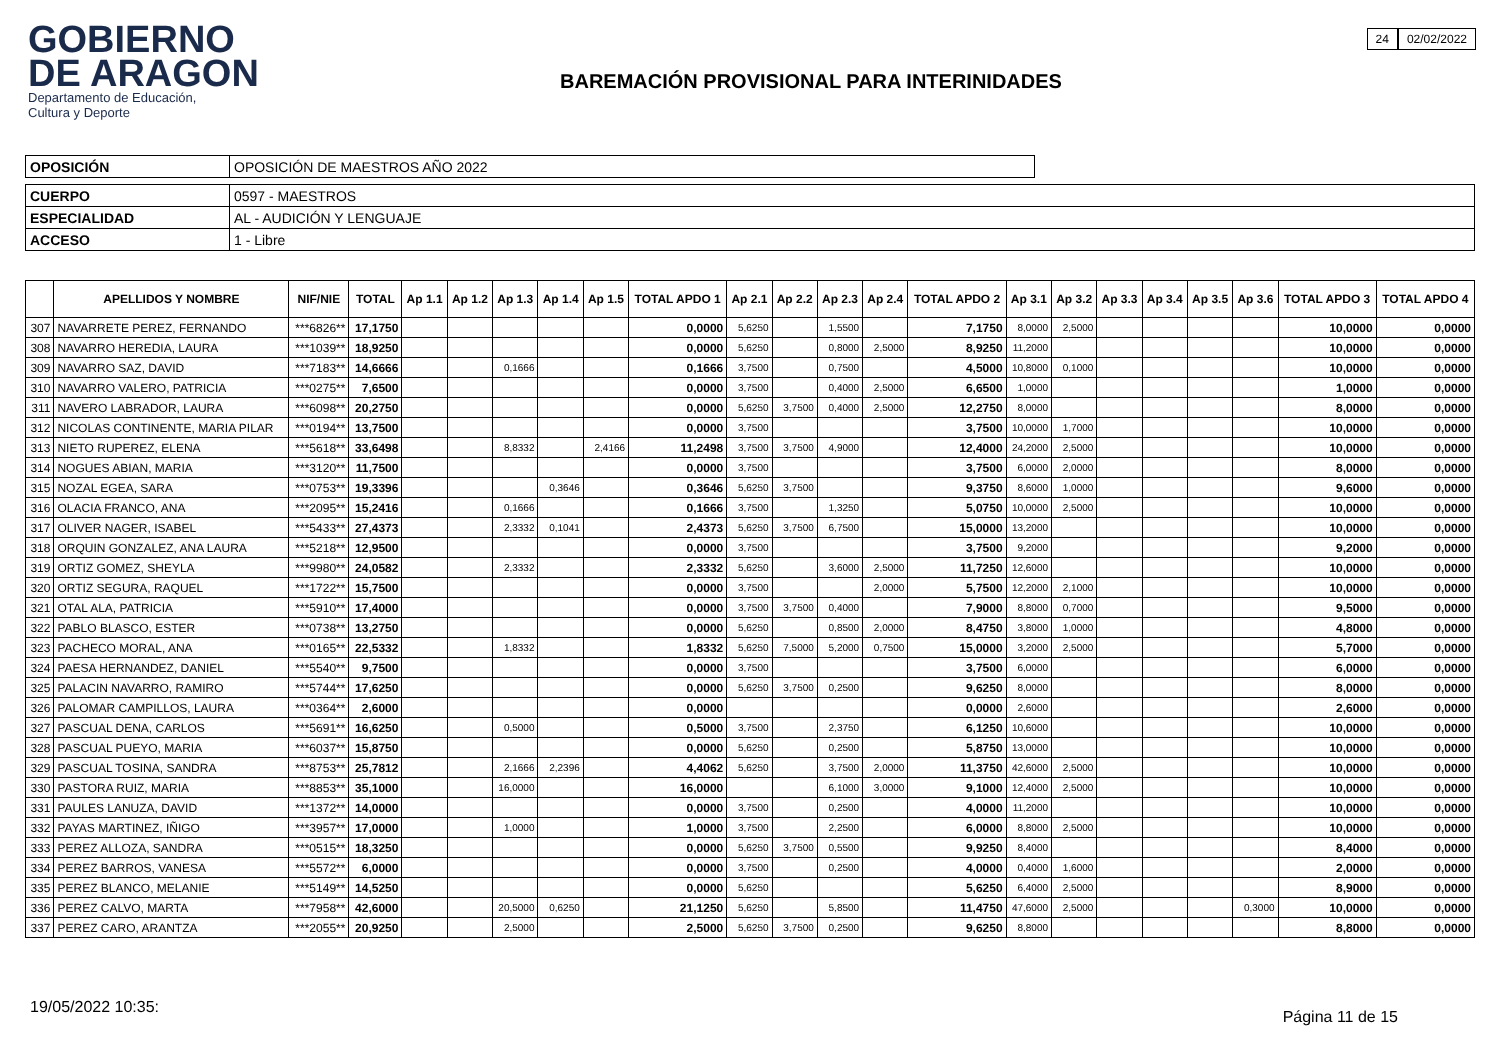GOBIERNO
DE ARAGON
Departamento de Educación,
Cultura y Deporte
BAREMACIÓN PROVISIONAL PARA INTERINIDADES
24 02/02/2022
| OPOSICIÓN | OPOSICIÓN DE MAESTROS AÑO 2022 |
| CUERPO | 0597 - MAESTROS |
| ESPECIALIDAD | AL - AUDICIÓN Y LENGUAJE |
| ACCESO | 1 - Libre |
| | APELLIDOS Y NOMBRE | NIF/NIE | TOTAL | Ap 1.1 | Ap 1.2 | Ap 1.3 | Ap 1.4 | Ap 1.5 | TOTAL APDO 1 | Ap 2.1 | Ap 2.2 | Ap 2.3 | Ap 2.4 | TOTAL APDO 2 | Ap 3.1 | Ap 3.2 | Ap 3.3 | Ap 3.4 | Ap 3.5 | Ap 3.6 | TOTAL APDO 3 | TOTAL APDO 4 |
| --- | --- | --- | --- | --- | --- | --- | --- | --- | --- | --- | --- | --- | --- | --- | --- | --- | --- | --- | --- | --- | --- | --- |
| 307 | NAVARRETE PEREZ, FERNANDO | ***6826** | 17,1750 | | | | | | 0,0000 | 5,6250 | | 1,5500 | | 7,1750 | 8,0000 | 2,5000 | | | | | 10,0000 | 0,0000 |
| 308 | NAVARRO HEREDIA, LAURA | ***1039** | 18,9250 | | | | | | 0,0000 | 5,6250 | | 0,8000 | 2,5000 | 8,9250 | 11,2000 | | | | | | 10,0000 | 0,0000 |
| 309 | NAVARRO SAZ, DAVID | ***7183** | 14,6666 | | | 0,1666 | | | 0,1666 | 3,7500 | | 0,7500 | | 4,5000 | 10,8000 | 0,1000 | | | | | 10,0000 | 0,0000 |
| 310 | NAVARRO VALERO, PATRICIA | ***0275** | 7,6500 | | | | | | 0,0000 | 3,7500 | | 0,4000 | 2,5000 | 6,6500 | 1,0000 | | | | | | 1,0000 | 0,0000 |
| 311 | NAVERO LABRADOR, LAURA | ***6098** | 20,2750 | | | | | | 0,0000 | 5,6250 | 3,7500 | 0,4000 | 2,5000 | 12,2750 | 8,0000 | | | | | | 8,0000 | 0,0000 |
| 312 | NICOLAS CONTINENTE, MARIA PILAR | ***0194** | 13,7500 | | | | | | 0,0000 | 3,7500 | | | | 3,7500 | 10,0000 | 1,7000 | | | | | 10,0000 | 0,0000 |
| 313 | NIETO RUPEREZ, ELENA | ***5618** | 33,6498 | | | 8,8332 | | 2,4166 | 11,2498 | 3,7500 | 3,7500 | 4,9000 | | 12,4000 | 24,2000 | 2,5000 | | | | | 10,0000 | 0,0000 |
| 314 | NOGUES ABIAN, MARIA | ***3120** | 11,7500 | | | | | | 0,0000 | 3,7500 | | | | 3,7500 | 6,0000 | 2,0000 | | | | | 8,0000 | 0,0000 |
| 315 | NOZAL EGEA, SARA | ***0753** | 19,3396 | | | | 0,3646 | | 0,3646 | 5,6250 | 3,7500 | | | 9,3750 | 8,6000 | 1,0000 | | | | | 9,6000 | 0,0000 |
| 316 | OLACIA FRANCO, ANA | ***2095** | 15,2416 | | | 0,1666 | | | 0,1666 | 3,7500 | | 1,3250 | | 5,0750 | 10,0000 | 2,5000 | | | | | 10,0000 | 0,0000 |
| 317 | OLIVER NAGER, ISABEL | ***5433** | 27,4373 | | | 2,3332 | 0,1041 | | 2,4373 | 5,6250 | 3,7500 | 6,7500 | | 15,0000 | 13,2000 | | | | | | 10,0000 | 0,0000 |
| 318 | ORQUIN GONZALEZ, ANA LAURA | ***5218** | 12,9500 | | | | | | 0,0000 | 3,7500 | | | | 3,7500 | 9,2000 | | | | | | 9,2000 | 0,0000 |
| 319 | ORTIZ GOMEZ, SHEYLA | ***9980** | 24,0582 | | | 2,3332 | | | 2,3332 | 5,6250 | | 3,6000 | 2,5000 | 11,7250 | 12,6000 | | | | | | 10,0000 | 0,0000 |
| 320 | ORTIZ SEGURA, RAQUEL | ***1722** | 15,7500 | | | | | | 0,0000 | 3,7500 | | | 2,0000 | 5,7500 | 12,2000 | 2,1000 | | | | | 10,0000 | 0,0000 |
| 321 | OTAL ALA, PATRICIA | ***5910** | 17,4000 | | | | | | 0,0000 | 3,7500 | 3,7500 | 0,4000 | | 7,9000 | 8,8000 | 0,7000 | | | | | 9,5000 | 0,0000 |
| 322 | PABLO BLASCO, ESTER | ***0738** | 13,2750 | | | | | | 0,0000 | 5,6250 | | 0,8500 | 2,0000 | 8,4750 | 3,8000 | 1,0000 | | | | | 4,8000 | 0,0000 |
| 323 | PACHECO MORAL, ANA | ***0165** | 22,5332 | | | 1,8332 | | | 1,8332 | 5,6250 | 7,5000 | 5,2000 | 0,7500 | 15,0000 | 3,2000 | 2,5000 | | | | | 5,7000 | 0,0000 |
| 324 | PAESA HERNANDEZ, DANIEL | ***5540** | 9,7500 | | | | | | 0,0000 | 3,7500 | | | | 3,7500 | 6,0000 | | | | | | 6,0000 | 0,0000 |
| 325 | PALACIN NAVARRO, RAMIRO | ***5744** | 17,6250 | | | | | | 0,0000 | 5,6250 | 3,7500 | 0,2500 | | 9,6250 | 8,0000 | | | | | | 8,0000 | 0,0000 |
| 326 | PALOMAR CAMPILLOS, LAURA | ***0364** | 2,6000 | | | | | | 0,0000 | | | | | 0,0000 | 2,6000 | | | | | | 2,6000 | 0,0000 |
| 327 | PASCUAL DENA, CARLOS | ***5691** | 16,6250 | | | 0,5000 | | | 0,5000 | 3,7500 | | 2,3750 | | 6,1250 | 10,6000 | | | | | | 10,0000 | 0,0000 |
| 328 | PASCUAL PUEYO, MARIA | ***6037** | 15,8750 | | | | | | 0,0000 | 5,6250 | | 0,2500 | | 5,8750 | 13,0000 | | | | | | 10,0000 | 0,0000 |
| 329 | PASCUAL TOSINA, SANDRA | ***8753** | 25,7812 | | | 2,1666 | 2,2396 | | 4,4062 | 5,6250 | | 3,7500 | 2,0000 | 11,3750 | 42,6000 | 2,5000 | | | | | 10,0000 | 0,0000 |
| 330 | PASTORA RUIZ, MARIA | ***8853** | 35,1000 | | | 16,0000 | | | 16,0000 | | | 6,1000 | 3,0000 | 9,1000 | 12,4000 | 2,5000 | | | | | 10,0000 | 0,0000 |
| 331 | PAULES LANUZA, DAVID | ***1372** | 14,0000 | | | | | | 0,0000 | 3,7500 | | 0,2500 | | 4,0000 | 11,2000 | | | | | | 10,0000 | 0,0000 |
| 332 | PAYAS MARTINEZ, IÑIGO | ***3957** | 17,0000 | | | 1,0000 | | | 1,0000 | 3,7500 | | 2,2500 | | 6,0000 | 8,8000 | 2,5000 | | | | | 10,0000 | 0,0000 |
| 333 | PEREZ ALLOZA, SANDRA | ***0515** | 18,3250 | | | | | | 0,0000 | 5,6250 | 3,7500 | 0,5500 | | 9,9250 | 8,4000 | | | | | | 8,4000 | 0,0000 |
| 334 | PEREZ BARROS, VANESA | ***5572** | 6,0000 | | | | | | 0,0000 | 3,7500 | | 0,2500 | | 4,0000 | 0,4000 | 1,6000 | | | | | 2,0000 | 0,0000 |
| 335 | PEREZ BLANCO, MELANIE | ***5149** | 14,5250 | | | | | | 0,0000 | 5,6250 | | | | 5,6250 | 6,4000 | 2,5000 | | | | | 8,9000 | 0,0000 |
| 336 | PEREZ CALVO, MARTA | ***7958** | 42,6000 | | | 20,5000 | 0,6250 | | 21,1250 | 5,6250 | | 5,8500 | | 11,4750 | 47,6000 | 2,5000 | | | | 0,3000 | 10,0000 | 0,0000 |
| 337 | PEREZ CARO, ARANTZA | ***2055** | 20,9250 | | | 2,5000 | | | 2,5000 | 5,6250 | 3,7500 | 0,2500 | | 9,6250 | 8,8000 | | | | | | 8,8000 | 0,0000 |
19/05/2022 10:35:
Página 11 de 15